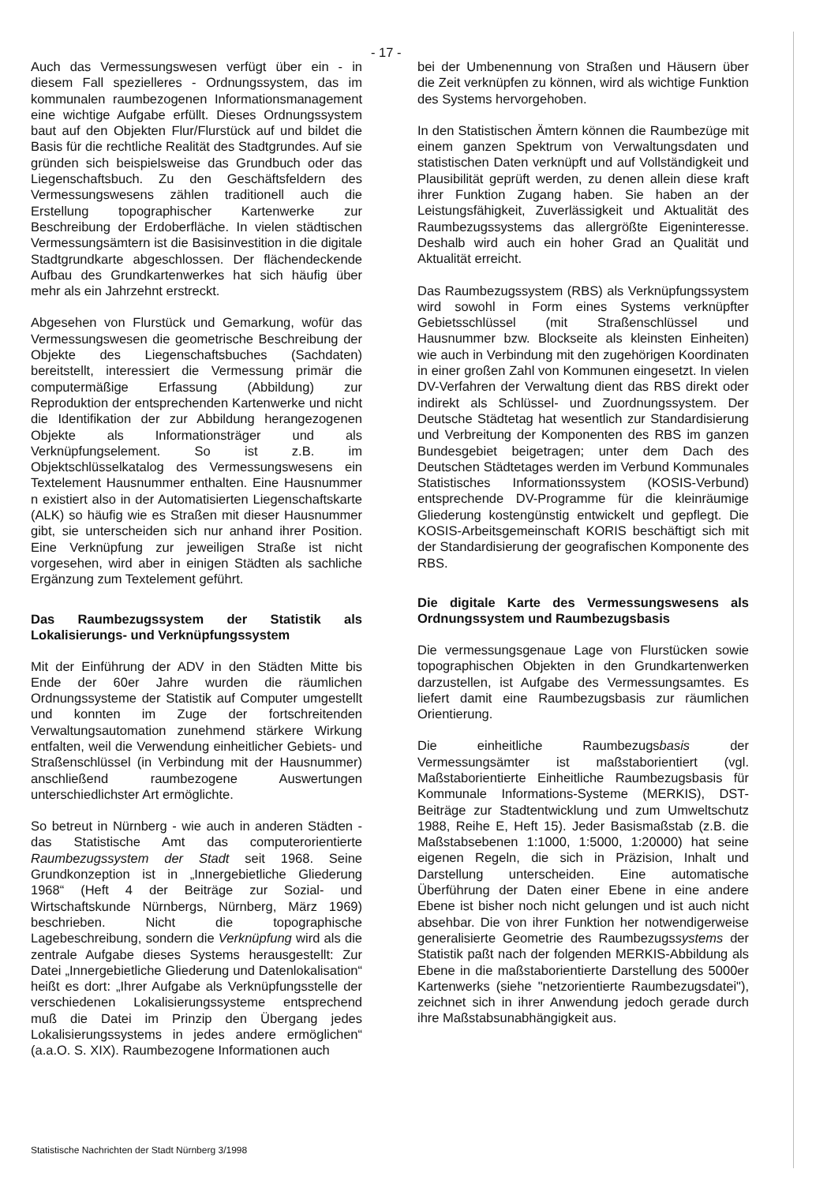- 17 -
Auch das Vermessungswesen verfügt über ein - in diesem Fall spezielleres - Ordnungssystem, das im kommunalen raumbezogenen Informationsmanagement eine wichtige Aufgabe erfüllt. Dieses Ordnungssystem baut auf den Objekten Flur/Flurstück auf und bildet die Basis für die rechtliche Realität des Stadtgrundes. Auf sie gründen sich beispielsweise das Grundbuch oder das Liegenschaftsbuch. Zu den Geschäftsfeldern des Vermessungswesens zählen traditionell auch die Erstellung topographischer Kartenwerke zur Beschreibung der Erdoberfläche. In vielen städtischen Vermessungsämtern ist die Basisinvestition in die digitale Stadtgrundkarte abgeschlossen. Der flächendeckende Aufbau des Grundkartenwerkes hat sich häufig über mehr als ein Jahrzehnt erstreckt.
Abgesehen von Flurstück und Gemarkung, wofür das Vermessungswesen die geometrische Beschreibung der Objekte des Liegenschaftsbuches (Sachdaten) bereitstellt, interessiert die Vermessung primär die computermäßige Erfassung (Abbildung) zur Reproduktion der entsprechenden Kartenwerke und nicht die Identifikation der zur Abbildung herangezogenen Objekte als Informationsträger und als Verknüpfungselement. So ist z.B. im Objektschlüsselkatalog des Vermessungswesens ein Textelement Hausnummer enthalten. Eine Hausnummer n existiert also in der Automatisierten Liegenschaftskarte (ALK) so häufig wie es Straßen mit dieser Hausnummer gibt, sie unterscheiden sich nur anhand ihrer Position. Eine Verknüpfung zur jeweiligen Straße ist nicht vorgesehen, wird aber in einigen Städten als sachliche Ergänzung zum Textelement geführt.
Das Raumbezugssystem der Statistik als Lokalisierungs- und Verknüpfungssystem
Mit der Einführung der ADV in den Städten Mitte bis Ende der 60er Jahre wurden die räumlichen Ordnungssysteme der Statistik auf Computer umgestellt und konnten im Zuge der fortschreitenden Verwaltungsautomation zunehmend stärkere Wirkung entfalten, weil die Verwendung einheitlicher Gebiets- und Straßenschlüssel (in Verbindung mit der Hausnummer) anschließend raumbezogene Auswertungen unterschiedlichster Art ermöglichte.
So betreut in Nürnberg - wie auch in anderen Städten - das Statistische Amt das computerorientierte Raumbezugssystem der Stadt seit 1968. Seine Grundkonzeption ist in „Innergebietliche Gliederung 1968“ (Heft 4 der Beiträge zur Sozial- und Wirtschaftskunde Nürnbergs, Nürnberg, März 1969) beschrieben. Nicht die topographische Lagebeschreibung, sondern die Verknüpfung wird als die zentrale Aufgabe dieses Systems herausgestellt: Zur Datei „Innergebietliche Gliederung und Datenlokalisation“ heißt es dort: „Ihrer Aufgabe als Verknüpfungsstelle der verschiedenen Lokalisierungssysteme entsprechend muß die Datei im Prinzip den Übergang jedes Lokalisierungssystems in jedes andere ermöglichen“ (a.a.O. S. XIX). Raumbezogene Informationen auch
bei der Umbenennung von Straßen und Häusern über die Zeit verknüpfen zu können, wird als wichtige Funktion des Systems hervorgehoben.
In den Statistischen Ämtern können die Raumbezüge mit einem ganzen Spektrum von Verwaltungsdaten und statistischen Daten verknüpft und auf Vollständigkeit und Plausibilität geprüft werden, zu denen allein diese kraft ihrer Funktion Zugang haben. Sie haben an der Leistungsfähigkeit, Zuverlässigkeit und Aktualität des Raumbezugssystems das allergrößte Eigeninteresse. Deshalb wird auch ein hoher Grad an Qualität und Aktualität erreicht.
Das Raumbezugssystem (RBS) als Verknüpfungssystem wird sowohl in Form eines Systems verknüpfter Gebietsschlüssel (mit Straßenschlüssel und Hausnummer bzw. Blockseite als kleinsten Einheiten) wie auch in Verbindung mit den zugehörigen Koordinaten in einer großen Zahl von Kommunen eingesetzt. In vielen DV-Verfahren der Verwaltung dient das RBS direkt oder indirekt als Schlüssel- und Zuordnungssystem. Der Deutsche Städtetag hat wesentlich zur Standardisierung und Verbreitung der Komponenten des RBS im ganzen Bundesgebiet beigetragen; unter dem Dach des Deutschen Städtetages werden im Verbund Kommunales Statistisches Informationssystem (KOSIS-Verbund) entsprechende DV-Programme für die kleinräumige Gliederung kostengünstig entwickelt und gepflegt. Die KOSIS-Arbeitsgemeinschaft KORIS beschäftigt sich mit der Standardisierung der geografischen Komponente des RBS.
Die digitale Karte des Vermessungswesens als Ordnungssystem und Raumbezugsbasis
Die vermessungsgenaue Lage von Flurstücken sowie topographischen Objekten in den Grundkartenwerken darzustellen, ist Aufgabe des Vermessungsamtes. Es liefert damit eine Raumbezugsbasis zur räumlichen Orientierung.
Die einheitliche Raumbezugsbasis der Vermessungsämter ist maßstaborientiert (vgl. Maßstaborientierte Einheitliche Raumbezugsbasis für Kommunale Informations-Systeme (MERKIS), DST-Beiträge zur Stadtentwicklung und zum Umweltschutz 1988, Reihe E, Heft 15). Jeder Basismaßstab (z.B. die Maßstabsebenen 1:1000, 1:5000, 1:20000) hat seine eigenen Regeln, die sich in Präzision, Inhalt und Darstellung unterscheiden. Eine automatische Überführung der Daten einer Ebene in eine andere Ebene ist bisher noch nicht gelungen und ist auch nicht absehbar. Die von ihrer Funktion her notwendigerweise generalisierte Geometrie des Raumbezugssystems der Statistik paßt nach der folgenden MERKIS-Abbildung als Ebene in die maßstaborientierte Darstellung des 5000er Kartenwerks (siehe "netzorientierte Raumbezugsdatei"), zeichnet sich in ihrer Anwendung jedoch gerade durch ihre Maßstabsunabhängigkeit aus.
Statistische Nachrichten der Stadt Nürnberg 3/1998